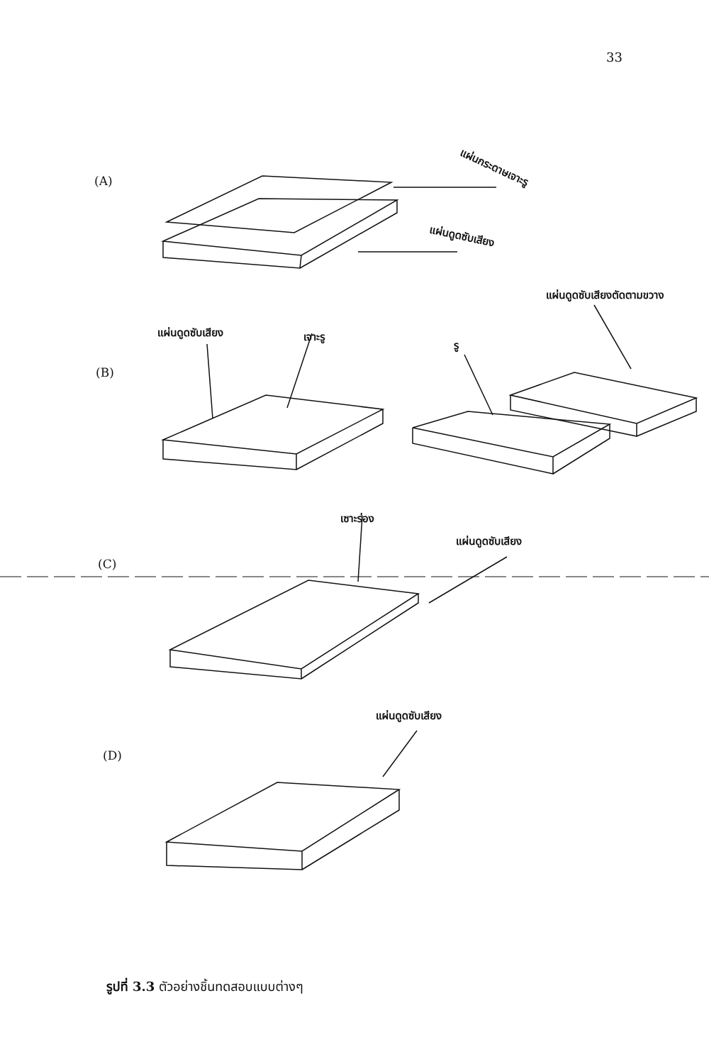33
(A)
แผ่นกระดาษเจาะรู
แผ่นดูดซับเสียง
แผ่นดูดซับเสียงตัดตามขวาง
แผ่นดูดซับเสียง เจาะรู
รู
(B)
เซาะร่อง
แผ่นดูดซับเสียง
(C)
แผ่นดูดซับเสียง
(D)
รูปที่ 3.3 ตัวอย่างชิ้นทดสอบแบบต่างๆ